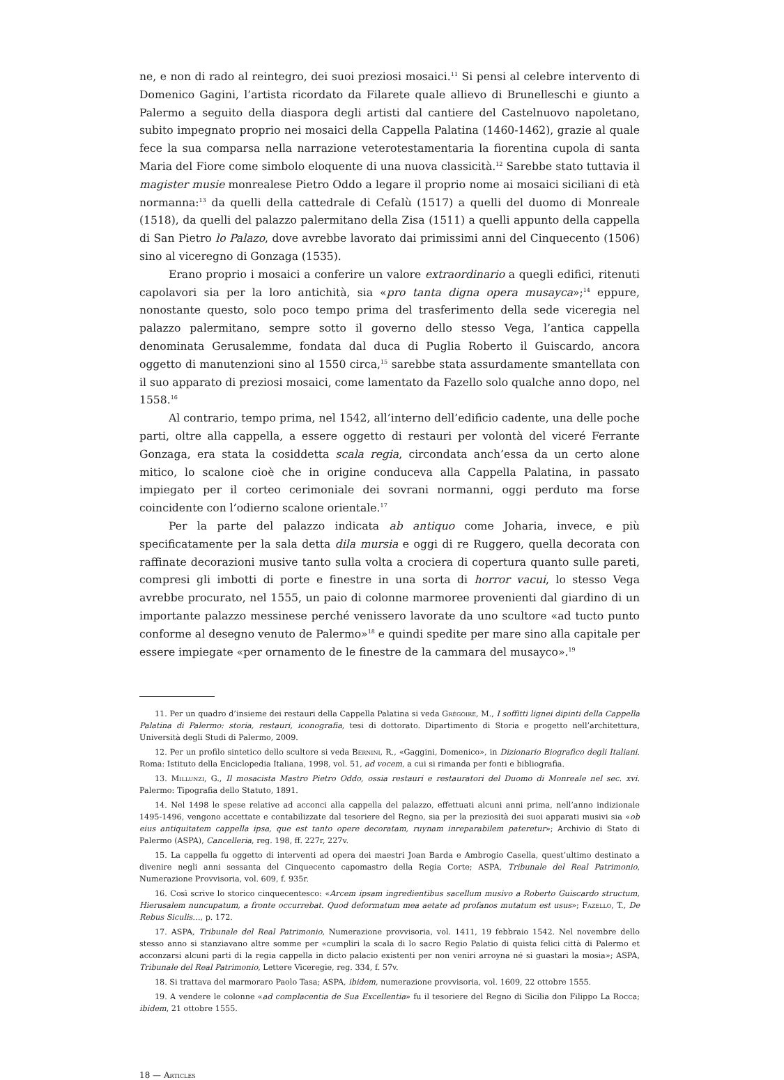ne, e non di rado al reintegro, dei suoi preziosi mosaici.<sup>11</sup> Si pensi al celebre intervento di Domenico Gagini, l’artista ricordato da Filarete quale allievo di Brunelleschi e giunto a Palermo a seguito della diaspora degli artisti dal cantiere del Castelnuovo napoletano, subito impegnato proprio nei mosaici della Cappella Palatina (1460-1462), grazie al quale fece la sua comparsa nella narrazione veterotestamentaria la fiorentina cupola di santa Maria del Fiore come simbolo eloquente di una nuova classicità.<sup>12</sup> Sarebbe stato tuttavia il magister musie monrealese Pietro Oddo a legare il proprio nome ai mosaici siciliani di età normanna:<sup>13</sup> da quelli della cattedrale di Cefalù (1517) a quelli del duomo di Monreale (1518), da quelli del palazzo palermitano della Zisa (1511) a quelli appunto della cappella di San Pietro lo Palazo, dove avrebbe lavorato dai primissimi anni del Cinquecento (1506) sino al viceregno di Gonzaga (1535).
Erano proprio i mosaici a conferire un valore extraordinario a quegli edifici, ritenuti capolavori sia per la loro antichità, sia «pro tanta digna opera musayca»;<sup>14</sup> eppure, nonostante questo, solo poco tempo prima del trasferimento della sede viceregia nel palazzo palermitano, sempre sotto il governo dello stesso Vega, l’antica cappella denominata Gerusalemme, fondata dal duca di Puglia Roberto il Guiscardo, ancora oggetto di manutenzioni sino al 1550 circa,<sup>15</sup> sarebbe stata assurdamente smantellata con il suo apparato di preziosi mosaici, come lamentato da Fazello solo qualche anno dopo, nel 1558.<sup>16</sup>
Al contrario, tempo prima, nel 1542, all’interno dell’edificio cadente, una delle poche parti, oltre alla cappella, a essere oggetto di restauri per volontà del viceré Ferrante Gonzaga, era stata la cosiddetta scala regia, circondata anch’essa da un certo alone mitico, lo scalone cioè che in origine conduceva alla Cappella Palatina, in passato impiegato per il corteo cerimoniale dei sovrani normanni, oggi perduto ma forse coincidente con l’odierno scalone orientale.<sup>17</sup>
Per la parte del palazzo indicata ab antiquo come Joharia, invece, e più specificatamente per la sala detta dila mursia e oggi di re Ruggero, quella decorata con raffinate decorazioni musive tanto sulla volta a crociera di copertura quanto sulle pareti, compresi gli imbotti di porte e finestre in una sorta di horror vacui, lo stesso Vega avrebbe procurato, nel 1555, un paio di colonne marmoree provenienti dal giardino di un importante palazzo messinese perché venissero lavorate da uno scultore «ad tucto punto conforme al desegno venuto de Palermo»<sup>18</sup> e quindi spedite per mare sino alla capitale per essere impiegate «per ornamento de le finestre de la cammara del musayco».<sup>19</sup>
11. Per un quadro d’insieme dei restauri della Cappella Palatina si veda Grégoire, M., I soffitti lignei dipinti della Cappella Palatina di Palermo: storia, restauri, iconografia, tesi di dottorato. Dipartimento di Storia e progetto nell’architettura, Università degli Studi di Palermo, 2009.
12. Per un profilo sintetico dello scultore si veda Bernini, R., «Gaggini, Domenico», in Dizionario Biografico degli Italiani. Roma: Istituto della Enciclopedia Italiana, 1998, vol. 51, ad vocem, a cui si rimanda per fonti e bibliografia.
13. Millunzi, G., Il mosacista Mastro Pietro Oddo, ossia restauri e restauratori del Duomo di Monreale nel sec. xvi. Palermo: Tipografia dello Statuto, 1891.
14. Nel 1498 le spese relative ad acconci alla cappella del palazzo, effettuati alcuni anni prima, nell’anno indizionale 1495-1496, vengono accettate e contabilizzate dal tesoriere del Regno, sia per la preziosità dei suoi apparati musivi sia «ob eius antiquitatem cappella ipsa, que est tanto opere decoratam, ruynam inreparabilem pateretur»; Archivio di Stato di Palermo (ASPA), Cancelleria, reg. 198, ff. 227r, 227v.
15. La cappella fu oggetto di interventi ad opera dei maestri Joan Barda e Ambrogio Casella, quest’ultimo destinato a divenire negli anni sessanta del Cinquecento capomastro della Regia Corte; ASPA, Tribunale del Real Patrimonio, Numerazione Provvisoria, vol. 609, f. 935r.
16. Così scrive lo storico cinquecentesco: «Arcem ipsam ingredientibus sacellum musivo a Roberto Guiscardo structum, Hierusalem nuncupatum, a fronte occurrebat. Quod deformatum mea aetate ad profanos mutatum est usus»; Fazello, T., De Rebus Siculis…, p. 172.
17. ASPA, Tribunale del Real Patrimonio, Numerazione provvisoria, vol. 1411, 19 febbraio 1542. Nel novembre dello stesso anno si stanziavano altre somme per «cumpliri la scala di lo sacro Regio Palatio di quista felici città di Palermo et acconzarsi alcuni parti di la regia cappella in dicto palacio existenti per non veniri arroyna né si guastari la mosia»; ASPA, Tribunale del Real Patrimonio, Lettere Viceregie, reg. 334, f. 57v.
18. Si trattava del marmoraro Paolo Tasa; ASPA, ibidem, numerazione provvisoria, vol. 1609, 22 ottobre 1555.
19. A vendere le colonne «ad complacentia de Sua Excellentia» fu il tesoriere del Regno di Sicilia don Filippo La Rocca; ibidem, 21 ottobre 1555.
18 — Articles